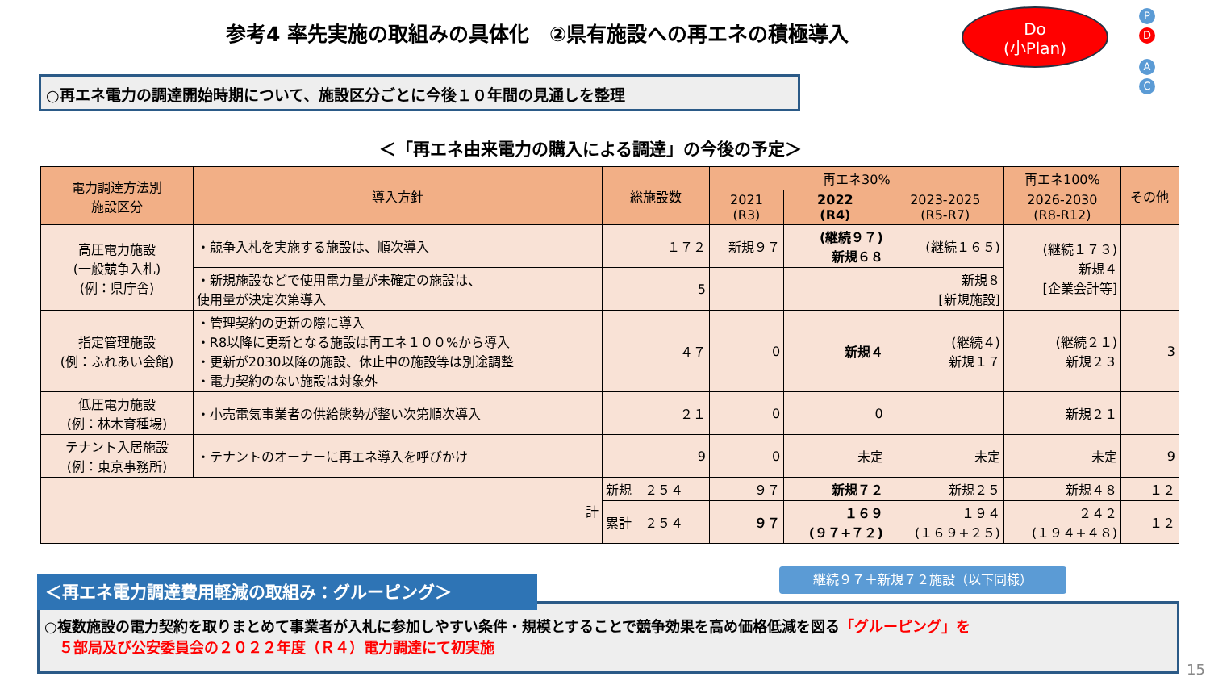参考4 率先実施の取組みの具体化　②県有施設への再エネの積極導入
Do
(小Plan)
P D
A C
○再エネ電力の調達開始時期について、施設区分ごとに今後１０年間の見通しを整理
＜「再エネ由来電力の購入による調達」の今後の予定＞
| 電力調達方法別 施設区分 | 導入方針 | 総施設数 | 再エネ30% | | | 再エネ100% | その他 |
| --- | --- | --- | --- | --- | --- | --- | --- |
| | | | 2021 (R3) | 2022 (R4) | 2023-2025 (R5-R7) | 2026-2030 (R8-R12) | |
| 高圧電力施設 (一般競争入札) (例：県庁舎) | ・競争入札を実施する施設は、順次導入 | １７２ | 新規９７ | (継続９７) 新規６８ | (継続１６５) | (継続１７３) 新規４ [企業会計等] | |
| | ・新規施設などで使用電力量が未確定の施設は、 使用量が決定次第導入 | 5 | | | 新規８ [新規施設] | | |
| 指定管理施設 (例：ふれあい会館) | ・管理契約の更新の際に導入 ・R8以降に更新となる施設は再エネ１００%から導入 ・更新が2030以降の施設、休止中の施設等は別途調整 ・電力契約のない施設は対象外 | ４７ | 0 | 新規４ | (継続４) 新規１７ | (継続２１) 新規２３ | 3 |
| 低圧電力施設 (例：林木育種場) | ・小売電気事業者の供給態勢が整い次第順次導入 | ２１ | 0 | 0 | | 新規２１ | |
| テナント入居施設 (例：東京事務所) | ・テナントのオーナーに再エネ導入を呼びかけ | 9 | 0 | 未定 | 未定 | 未定 | 9 |
| 計 | | 新規 ２５４ | ９７ | 新規７２ | 新規２５ | 新規４８ | １２ |
| | | 累計 ２５４ | ９７ | １６９ (９７+７２) | １９４ (１６９+２５) | ２４２ (１９４+４８) | １２ |
継続９７＋新規７２施設（以下同様）
○複数施設の電力契約を取りまとめて事業者が入札に参加しやすい条件・規模とすることで競争効果を高め価格低減を図る「グルーピング」を
　５部局及び公安委員会の２０２２年度（Ｒ４）電力調達にて初実施
＜再エネ電力調達費用軽減の取組み：グルーピング＞
15